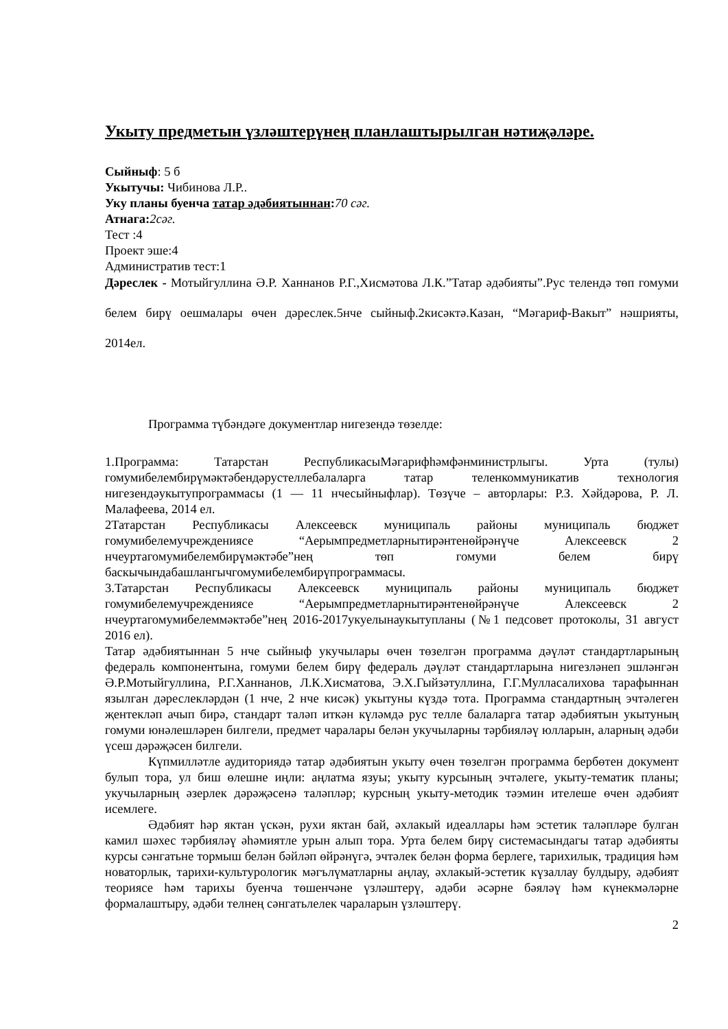Укыту предметын үзләштерүнең планлаштырылган нәтиҗәләре.
Сыйныф: 5 б
Укытучы: Чибинова Л.Р..
Уку планы буенча татар әдәбиятыннан: 70 сәг.
Атнага: 2сәг.
Тест :4
Проект эше:4
Административ тест:1
Дәреслек - Мотыйгуллина Ә.Р. Ханнанов Р.Г.,Хисмәтова Л.К.”Татар әдәбияты”.Рус телендә төп гомуми белем бирү оешмалары өчен дәреслек.5нче сыйныф.2кисәктә.Казан, “Мәгариф-Вакыт” нәшрияты, 2014ел.
Программа түбәндәге документлар нигезендә төзелде:
1.Программа: Татарстан РеспубликасыМәгарифһәмфәнминистрлыгы. Урта (тулы) гомумибелембирүмәктәбендәрустеллебалаларга татар теленкоммуникатив технология нигезендәукытупрограммасы (1 — 11 нчесыйныфлар). Төзүче – авторлары: Р.З. Хәйдәрова, Р. Л. Малафеева, 2014 ел.
2Татарстан Республикасы Алексеевск муниципаль районы муниципаль бюджет гомумибелемучреждениясе “Аерымпредметларнытирәнтенөйрәнүче Алексеевск 2 нчеуртагомумибелембирүмәктәбе”нең төп гомуми белем бирү баскычындабашлангычгомумибелембирүпрограммасы.
3.Татарстан Республикасы Алексеевск муниципаль районы муниципаль бюджет гомумибелемучреждениясе “Аерымпредметларнытирәнтенөйрәнүче Алексеевск 2 нчеуртагомумибелеммәктәбе”нең 2016-2017укуелынаукытупланы (№1 педсовет протоколы, 31 август 2016 ел).
Татар әдәбиятыннан 5 нче сыйныф укучылары өчен төзелгән программа дәүләт стандартларының федераль компонентына, гомуми белем бирү федераль дәүләт стандартларына нигезләнеп эшләнгән Ә.Р.Мотыйгуллина, Р.Г.Ханнанов, Л.К.Хисматова, Э.Х.Гыйзәтуллина, Г.Г.Мулласалихова тарафыннан язылган дәреслекләрдән (1 нче, 2 нче кисәк) укытуны күздә тота. Программа стандартның эчтәлеген җентекләп ачып бирә, стандарт таләп иткән күләмдә рус телле балаларга татар әдәбиятын укытуның гомуми юнәлешләрен билгели, предмет чаралары белән укучыларны тәрбияләү юлларын, аларның әдәби үсеш дәрәҗәсен билгели.
Күпмилләтле аудиториядә татар әдәбиятын укыту өчен төзелгән программа бербөтен документ булып тора, ул биш өлешне иңли: аңлатма язуы; укыту курсының эчтәлеге, укыту-тематик планы; укучыларның әзерлек дәрәҗәсенә таләпләр; курсның укыту-методик тәэмин ителеше өчен әдәбият исемлеге.
Әдәбият һәр яктан үскән, рухи яктан бай, әхлакый идеаллары һәм эстетик таләпләре булган камил шәхес тәрбияләү әһәмиятле урын алып тора. Урта белем бирү системасындагы татар әдәбияты курсы сәнгатьне тормыш белән бәйләп өйрәнүгә, эчтәлек белән форма берлеге, тарихилык, традиция һәм новаторлык, тарихи-культурологик мәгълүматларны аңлау, әхлакый-эстетик күзаллау булдыру, әдәбият теориясе һәм тарихы буенча төшенчәне үзләштерү, әдәби әсәрне бәяләү һәм күнекмәләрне формалаштыру, әдәби телнең сәнгатьлелек чараларын үзләштерү.
2